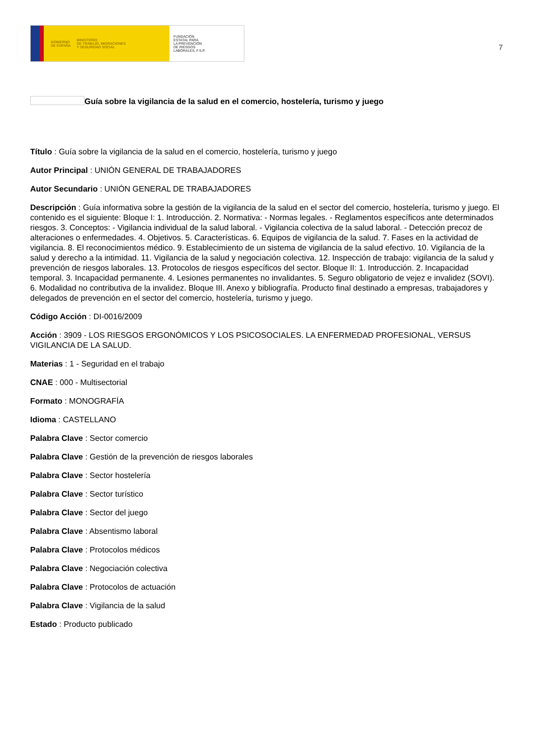GOBIERNO
DE ESPAÑA MINISTERIO
DE TRABAJO, MIGRACIONES
Y SEGURIDAD SOCIAL
FUNDACIÓN
ESTATAL PARA
LA PREVENCIÓN
DE RIESGOS
LABORALES, F.S.P.
7
Guía sobre la vigilancia de la salud en el comercio, hostelería, turismo y juego
Título : Guía sobre la vigilancia de la salud en el comercio, hostelería, turismo y juego
Autor Principal : UNIÓN GENERAL DE TRABAJADORES
Autor Secundario : UNIÓN GENERAL DE TRABAJADORES
Descripción : Guía informativa sobre la gestión de la vigilancia de la salud en el sector del comercio, hostelería, turismo y juego. El contenido es el siguiente: Bloque I: 1. Introducción. 2. Normativa: - Normas legales. - Reglamentos específicos ante determinados riesgos. 3. Conceptos: - Vigilancia individual de la salud laboral. - Vigilancia colectiva de la salud laboral. - Detección precoz de alteraciones o enfermedades. 4. Objetivos. 5. Características. 6. Equipos de vigilancia de la salud. 7. Fases en la actividad de vigilancia. 8. El reconocimientos médico. 9. Establecimiento de un sistema de vigilancia de la salud efectivo. 10. Vigilancia de la salud y derecho a la intimidad. 11. Vigilancia de la salud y negociación colectiva. 12. Inspección de trabajo: vigilancia de la salud y prevención de riesgos laborales. 13. Protocolos de riesgos específicos del sector. Bloque II: 1. Introducción. 2. Incapacidad temporal. 3. Incapacidad permanente. 4. Lesiones permanentes no invalidantes. 5. Seguro obligatorio de vejez e invalidez (SOVI). 6. Modalidad no contributiva de la invalidez. Bloque III. Anexo y bibliografía. Producto final destinado a empresas, trabajadores y delegados de prevención en el sector del comercio, hostelería, turismo y juego.
Código Acción : DI-0016/2009
Acción : 3909 - LOS RIESGOS ERGONÓMICOS Y LOS PSICOSOCIALES. LA ENFERMEDAD PROFESIONAL, VERSUS VIGILANCIA DE LA SALUD.
Materias : 1 - Seguridad en el trabajo
CNAE : 000 - Multisectorial
Formato : MONOGRAFÍA
Idioma : CASTELLANO
Palabra Clave : Sector comercio
Palabra Clave : Gestión de la prevención de riesgos laborales
Palabra Clave : Sector hostelería
Palabra Clave : Sector turístico
Palabra Clave : Sector del juego
Palabra Clave : Absentismo laboral
Palabra Clave : Protocolos médicos
Palabra Clave : Negociación colectiva
Palabra Clave : Protocolos de actuación
Palabra Clave : Vigilancia de la salud
Estado : Producto publicado